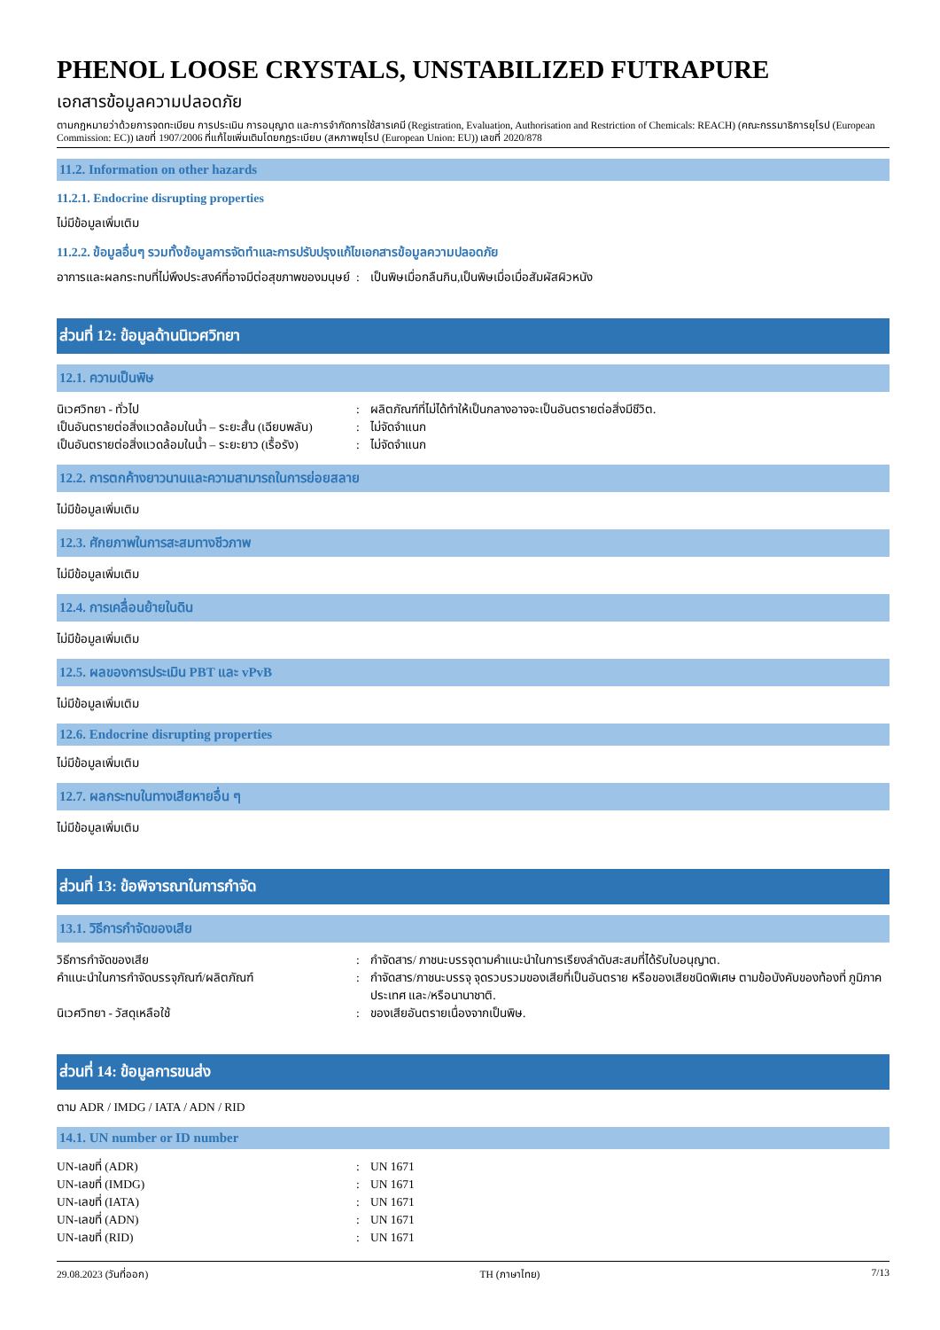PHENOL LOOSE CRYSTALS, UNSTABILIZED FUTRAPURE
เอกสารข้อมูลความปลอดภัย
ตามกฎหมายว่าด้วยการจดทะเบียน การประเมิน การอนุญาต และการจำกัดการใช้สารเคมี (Registration, Evaluation, Authorisation and Restriction of Chemicals: REACH) (คณะกรรมาธิการยุโรป (European Commission: EC)) เลขที่ 1907/2006 ที่แก้ไขเพิ่มเติมโดยกฎระเบียบ (สหภาพยุโรป (European Union: EU)) เลขที่ 2020/878
11.2. Information on other hazards
11.2.1. Endocrine disrupting properties
ไม่มีข้อมูลเพิ่มเติม
11.2.2. ข้อมูลอื่นๆ รวมทั้งข้อมูลการจัดทำและการปรับปรุงแก้ไขเอกสารข้อมูลความปลอดภัย
อาการและผลกระทบที่ไม่พึงประสงค์ที่อาจมีต่อสุขภาพของมนุษย์
: เป็นพิษเมื่อกลืนกิน,เป็นพิษเมื่อเมื่อสัมผัสผิวหนัง
ส่วนที่ 12: ข้อมูลด้านนิเวศวิทยา
12.1. ความเป็นพิษ
นิเวศวิทยา - ทั่วไป : ผลิตภัณฑ์ที่ไม่ได้ทำให้เป็นกลางอาจจะเป็นอันตรายต่อสิ่งมีชีวิต.
เป็นอันตรายต่อสิ่งแวดล้อมในน้ำ – ระยะสั้น (เฉียบพลัน)
: ไม่จัดจำแนก
เป็นอันตรายต่อสิ่งแวดล้อมในน้ำ – ระยะยาว (เรื้อรัง)
: ไม่จัดจำแนก
12.2. การตกค้างยาวนานและความสามารถในการย่อยสลาย
ไม่มีข้อมูลเพิ่มเติม
12.3. ศักยภาพในการสะสมทางชีวภาพ
ไม่มีข้อมูลเพิ่มเติม
12.4. การเคลื่อนย้ายในดิน
ไม่มีข้อมูลเพิ่มเติม
12.5. ผลของการประเมิน PBT และ vPvB
ไม่มีข้อมูลเพิ่มเติม
12.6. Endocrine disrupting properties
ไม่มีข้อมูลเพิ่มเติม
12.7. ผลกระทบในทางเสียหายอื่น ๆ
ไม่มีข้อมูลเพิ่มเติม
ส่วนที่ 13: ข้อพิจารณาในการกำจัด
13.1. วิธีการกำจัดของเสีย
วิธีการกำจัดของเสีย : กำจัดสาร/ ภาชนะบรรจุตามคำแนะนำในการเรียงลำดับสะสมที่ได้รับใบอนุญาต.
คำแนะนำในการกำจัดบรรจุภัณฑ์/ผลิตภัณฑ์ : กำจัดสาร/ภาชนะบรรจุ จุดรวบรวมของเสียที่เป็นอันตราย หรือของเสียชนิดพิเศษ ตามข้อบังคับของท้องที่ ภูมิภาค ประเทศ และ/หรือนานาชาติ.
นิเวศวิทยา - วัสดุเหลือใช้ : ของเสียอันตรายเนื่องจากเป็นพิษ.
ส่วนที่ 14: ข้อมูลการขนส่ง
ตาม ADR / IMDG / IATA / ADN / RID
14.1. UN number or ID number
UN-เลขที่ (ADR) : UN 1671
UN-เลขที่ (IMDG) : UN 1671
UN-เลขที่ (IATA) : UN 1671
UN-เลขที่ (ADN) : UN 1671
UN-เลขที่ (RID) : UN 1671
29.08.2023 (วันที่ออก) TH (ภาษาไทย) 7/13